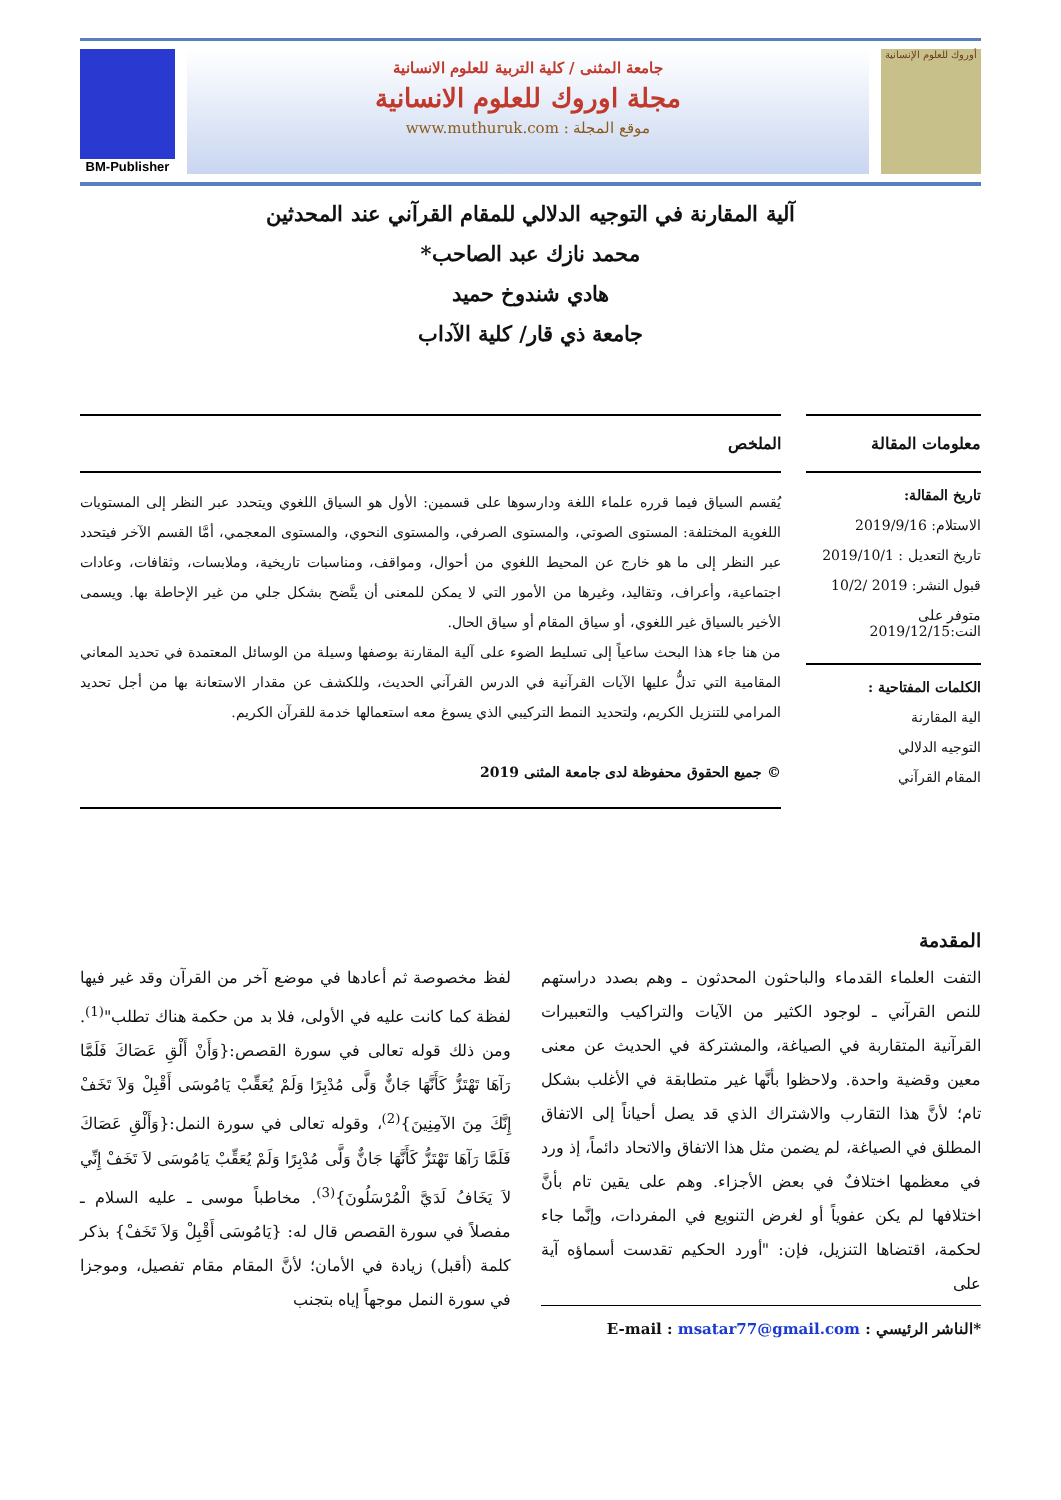أوروك للعلوم الإنسانية
جامعة المثنى / كلية التربية للعلوم الانسانية
مجلة اوروك للعلوم الانسانية
موقع المجلة : www.muthuruk.com
BM-Publisher
آلية المقارنة في التوجيه الدلالي للمقام القرآني عند المحدثين
محمد نازك عبد الصاحب*
هادي شندوخ حميد
جامعة ذي قار/ كلية الآداب
معلومات المقالة
تاريخ المقالة:
الاستلام: 2019/9/16
تاريخ التعديل : 2019/10/1
قبول النشر: 2019 /10/2
متوفر على النت:2019/12/15
الكلمات المفتاحية :
الية المقارنة
التوجيه الدلالي
المقام القرآني
الملخص
يُقسم السياق فيما قرره علماء اللغة ودارسوها على قسمين: الأول هو السياق اللغوي ويتحدد عبر النظر إلى المستويات اللغوية المختلفة: المستوى الصوتي، والمستوى الصرفي، والمستوى النحوي، والمستوى المعجمي، أمَّا القسم الآخر فيتحدد عبر النظر إلى ما هو خارج عن المحيط اللغوي من أحوال، ومواقف، ومناسبات تاريخية، وملابسات، وثقافات، وعادات اجتماعية، وأعراف، وتقاليد، وغيرها من الأمور التي لا يمكن للمعنى أن يتَّضح بشكل جلي من غير الإحاطة بها. ويسمى الأخير بالسياق غير اللغوي، أو سياق المقام أو سياق الحال.
من هنا جاء هذا البحث ساعياً إلى تسليط الضوء على آلية المقارنة بوصفها وسيلة من الوسائل المعتمدة في تحديد المعاني المقامية التي تدلُّ عليها الآيات القرآنية في الدرس القرآني الحديث، وللكشف عن مقدار الاستعانة بها من أجل تحديد المرامي للتنزيل الكريم، ولتحديد النمط التركيبي الذي يسوغ معه استعمالها خدمة للقرآن الكريم.
© جميع الحقوق محفوظة لدى جامعة المثنى 2019
المقدمة
التفت العلماء القدماء والباحثون المحدثون ـ وهم بصدد دراستهم للنص القرآني ـ لوجود الكثير من الآيات والتراكيب والتعبيرات القرآنية المتقاربة في الصياغة، والمشتركة في الحديث عن معنى معين وقضية واحدة. ولاحظوا بأنَّها غير متطابقة في الأغلب بشكل تام؛ لأنَّ هذا التقارب والاشتراك الذي قد يصل أحياناً إلى الاتفاق المطلق في الصياغة، لم يضمن مثل هذا الاتفاق والاتحاد دائماً، إذ ورد في معظمها اختلافٌ في بعض الأجزاء. وهم على يقين تام بأنَّ اختلافها لم يكن عفوياً أو لغرض التنويع في المفردات، وإنَّما جاء لحكمة، اقتضاها التنزيل، فإن: "أورد الحكيم تقدست أسماؤه آية على
*الناشر الرئيسي : E-mail : msatar77@gmail.com
لفظ مخصوصة ثم أعادها في موضع آخر من القرآن وقد غير فيها لفظة كما كانت عليه في الأولى، فلا بد من حكمة هناك تطلب"<sup>(1)</sup>. ومن ذلك قوله تعالى في سورة القصص:{وَأَنْ أَلْقِ عَصَاكَ فَلَمَّا رَآهَا تَهْتَزُّ كَأَنَّهَا جَانٌّ وَلَّى مُدْبِرًا وَلَمْ يُعَقِّبْ يَامُوسَى أَقْبِلْ وَلاَ تَخَفْ إِنَّكَ مِنَ الآمِنِينَ}<sup>(2)</sup>، وقوله تعالى في سورة النمل:{وَأَلْقِ عَصَاكَ فَلَمَّا رَآهَا تَهْتَزُّ كَأَنَّهَا جَانٌّ وَلَّى مُدْبِرًا وَلَمْ يُعَقِّبْ يَامُوسَى لاَ تَخَفْ إِنِّي لاَ يَخَافُ لَدَيَّ الْمُرْسَلُونَ}<sup>(3)</sup>. مخاطباً موسى ـ عليه السلام ـ مفصلاً في سورة القصص قال له: {يَامُوسَى أَقْبِلْ وَلاَ تَخَفْ} بذكر كلمة (أقبل) زيادة في الأمان؛ لأنَّ المقام مقام تفصيل، وموجزا في سورة النمل موجهاً إياه بتجنب